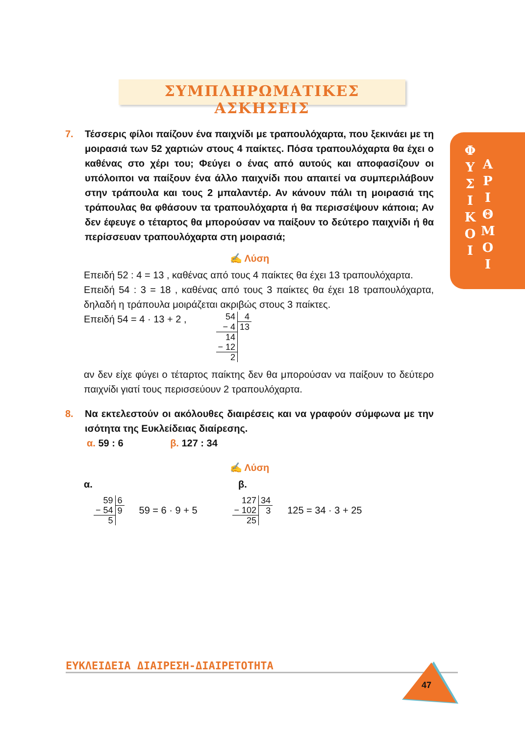ΣΥΜΠΛΗΡΩΜΑΤΙΚΕΣ ΑΣΚΗΣΕΙΣ
Φ
Υ
Σ
Ι
Κ
Ο
Ι
Α
Ρ
Ι
Θ
Μ
Ο
Ι
7. Τέσσερις φίλοι παίζουν ένα παιχνίδι με τραπουλόχαρτα, που ξεκινάει με τη μοιρασιά των 52 χαρτιών στους 4 παίκτες. Πόσα τραπουλόχαρτα θα έχει ο καθένας στο χέρι του; Φεύγει ο ένας από αυτούς και αποφασίζουν οι υπόλοιποι να παίξουν ένα άλλο παιχνίδι που απαιτεί να συμπεριλάβουν στην τράπουλα και τους 2 μπαλαντέρ. Αν κάνουν πάλι τη μοιρασιά της τράπουλας θα φθάσουν τα τραπουλόχαρτα ή θα περισσέψουν κάποια; Αν δεν έφευγε ο τέταρτος θα μπορούσαν να παίξουν το δεύτερο παιχνίδι ή θα περίσσευαν τραπουλόχαρτα στη μοιρασιά;
✍ Λύση
Επειδή 52 : 4 = 13 , καθένας από τους 4 παίκτες θα έχει 13 τραπουλόχαρτα.
Επειδή 54 : 3 = 18 , καθένας από τους 3 παίκτες θα έχει 18 τραπουλόχαρτα, δηλαδή η τράπουλα μοιράζεται ακριβώς στους 3 παίκτες.
Επειδή 54 = 4 · 13 + 2 ,
| 54 | 4 |
| − 4 | 13 |
| 14 | |
| − 12 | |
| 2 | |
αν δεν είχε φύγει ο τέταρτος παίκτης δεν θα μπορούσαν να παίξουν το δεύτερο παιχνίδι γιατί τους περισσεύουν 2 τραπουλόχαρτα.
8. Να εκτελεστούν οι ακόλουθες διαιρέσεις και να γραφούν σύμφωνα με την ισότητα της Ευκλείδειας διαίρεσης.
α. 59 : 6 β. 127 : 34
✍ Λύση
α. β.
| 59 | 6 |
| − 54 | 9 |
| 5 | |
59 = 6 · 9 + 5
| 127 | 34 |
| − 102 | 3 |
| 25 | |
125 = 34 · 3 + 25
ΕΥΚΛΕΙΔΕΙΑ ΔΙΑΙΡΕΣΗ-ΔΙΑΙΡΕΤΟΤΗΤΑ
47